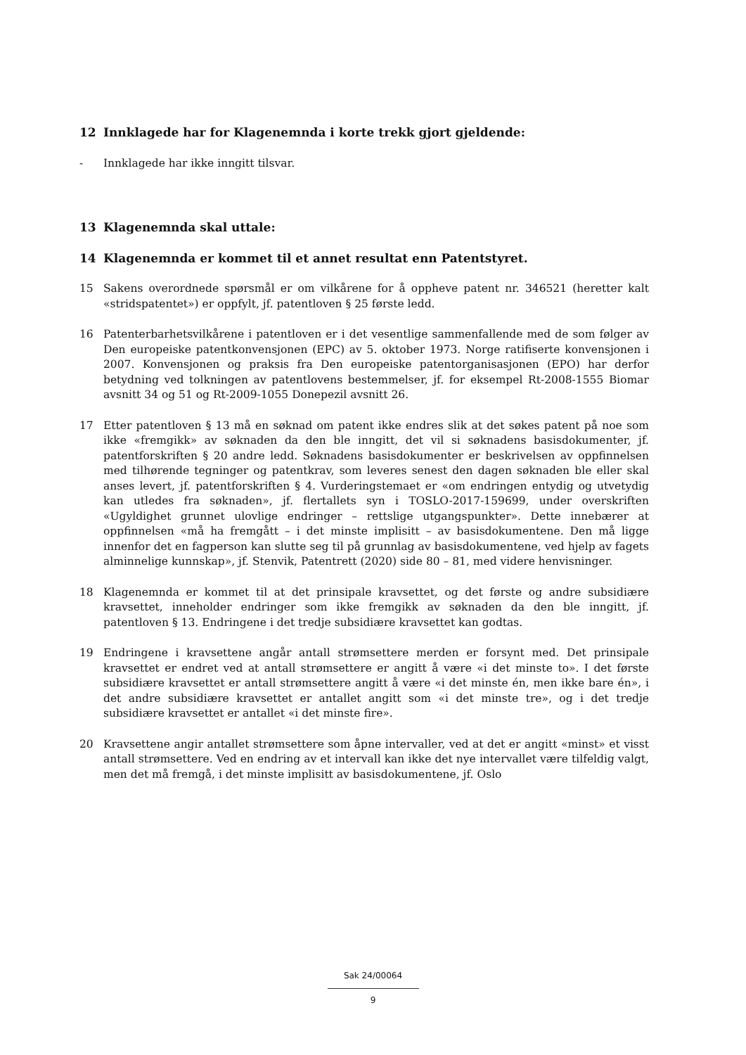12 Innklagede har for Klagenemnda i korte trekk gjort gjeldende:
- Innklagede har ikke inngitt tilsvar.
13 Klagenemnda skal uttale:
14 Klagenemnda er kommet til et annet resultat enn Patentstyret.
15 Sakens overordnede spørsmål er om vilkårene for å oppheve patent nr. 346521 (heretter kalt «stridspatentet») er oppfylt, jf. patentloven § 25 første ledd.
16 Patenterbarhetsvilkårene i patentloven er i det vesentlige sammenfallende med de som følger av Den europeiske patentkonvensjonen (EPC) av 5. oktober 1973. Norge ratifiserte konvensjonen i 2007. Konvensjonen og praksis fra Den europeiske patentorganisasjonen (EPO) har derfor betydning ved tolkningen av patentlovens bestemmelser, jf. for eksempel Rt-2008-1555 Biomar avsnitt 34 og 51 og Rt-2009-1055 Donepezil avsnitt 26.
17 Etter patentloven § 13 må en søknad om patent ikke endres slik at det søkes patent på noe som ikke «fremgikk» av søknaden da den ble inngitt, det vil si søknadens basisdokumenter, jf. patentforskriften § 20 andre ledd. Søknadens basisdokumenter er beskrivelsen av oppfinnelsen med tilhørende tegninger og patentkrav, som leveres senest den dagen søknaden ble eller skal anses levert, jf. patentforskriften § 4. Vurderingstemaet er «om endringen entydig og utvetydig kan utledes fra søknaden», jf. flertallets syn i TOSLO-2017-159699, under overskriften «Ugyldighet grunnet ulovlige endringer – rettslige utgangspunkter». Dette innebærer at oppfinnelsen «må ha fremgått – i det minste implisitt – av basisdokumentene. Den må ligge innenfor det en fagperson kan slutte seg til på grunnlag av basisdokumentene, ved hjelp av fagets alminnelige kunnskap», jf. Stenvik, Patentrett (2020) side 80 – 81, med videre henvisninger.
18 Klagenemnda er kommet til at det prinsipale kravsettet, og det første og andre subsidiære kravsettet, inneholder endringer som ikke fremgikk av søknaden da den ble inngitt, jf. patentloven § 13. Endringene i det tredje subsidiære kravsettet kan godtas.
19 Endringene i kravsettene angår antall strømsettere merden er forsynt med. Det prinsipale kravsettet er endret ved at antall strømsettere er angitt å være «i det minste to». I det første subsidiære kravsettet er antall strømsettere angitt å være «i det minste én, men ikke bare én», i det andre subsidiære kravsettet er antallet angitt som «i det minste tre», og i det tredje subsidiære kravsettet er antallet «i det minste fire».
20 Kravsettene angir antallet strømsettere som åpne intervaller, ved at det er angitt «minst» et visst antall strømsettere. Ved en endring av et intervall kan ikke det nye intervallet være tilfeldig valgt, men det må fremgå, i det minste implisitt av basisdokumentene, jf. Oslo
Sak 24/00064
9